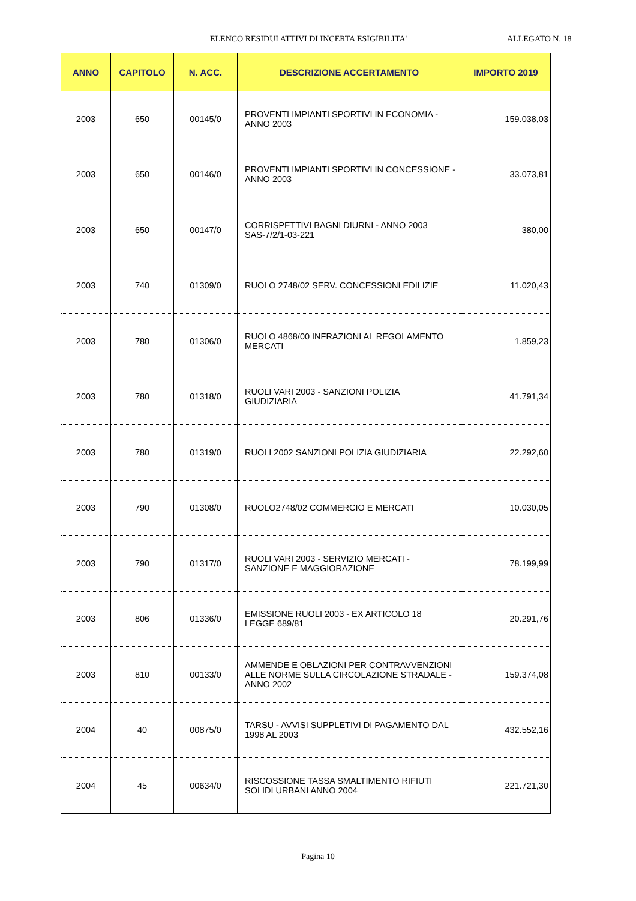ELENCO RESIDUI ATTIVI DI INCERTA ESIGIBILITA' ALLEGATO N. 18
| ANNO | CAPITOLO | N. ACC. | DESCRIZIONE ACCERTAMENTO | IMPORTO 2019 |
| --- | --- | --- | --- | --- |
| 2003 | 650 | 00145/0 | PROVENTI IMPIANTI SPORTIVI IN ECONOMIA - ANNO 2003 | 159.038,03 |
| 2003 | 650 | 00146/0 | PROVENTI IMPIANTI SPORTIVI IN CONCESSIONE - ANNO 2003 | 33.073,81 |
| 2003 | 650 | 00147/0 | CORRISPETTIVI BAGNI DIURNI - ANNO 2003 SAS-7/2/1-03-221 | 380,00 |
| 2003 | 740 | 01309/0 | RUOLO 2748/02 SERV. CONCESSIONI EDILIZIE | 11.020,43 |
| 2003 | 780 | 01306/0 | RUOLO 4868/00 INFRAZIONI AL REGOLAMENTO MERCATI | 1.859,23 |
| 2003 | 780 | 01318/0 | RUOLI VARI 2003 - SANZIONI POLIZIA GIUDIZIARIA | 41.791,34 |
| 2003 | 780 | 01319/0 | RUOLI 2002 SANZIONI POLIZIA GIUDIZIARIA | 22.292,60 |
| 2003 | 790 | 01308/0 | RUOLO2748/02 COMMERCIO E MERCATI | 10.030,05 |
| 2003 | 790 | 01317/0 | RUOLI VARI 2003 - SERVIZIO MERCATI - SANZIONE E MAGGIORAZIONE | 78.199,99 |
| 2003 | 806 | 01336/0 | EMISSIONE RUOLI 2003 - EX ARTICOLO 18 LEGGE 689/81 | 20.291,76 |
| 2003 | 810 | 00133/0 | AMMENDE E OBLAZIONI PER CONTRAVVENZIONI ALLE NORME SULLA CIRCOLAZIONE STRADALE - ANNO 2002 | 159.374,08 |
| 2004 | 40 | 00875/0 | TARSU - AVVISI SUPPLETIVI DI PAGAMENTO DAL 1998 AL 2003 | 432.552,16 |
| 2004 | 45 | 00634/0 | RISCOSSIONE TASSA SMALTIMENTO RIFIUTI SOLIDI URBANI ANNO 2004 | 221.721,30 |
Pagina 10